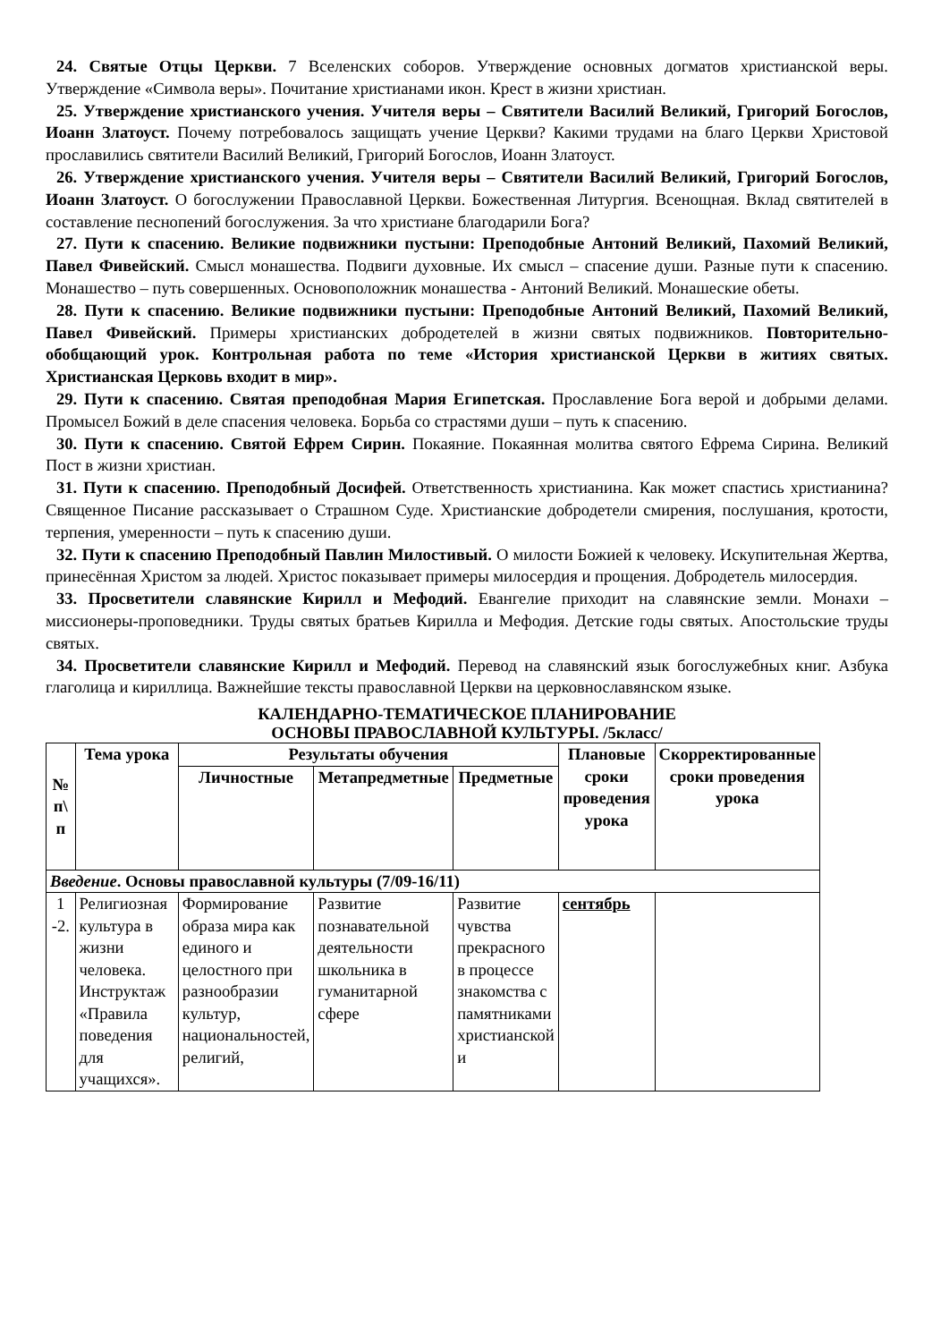24. Святые Отцы Церкви. 7 Вселенских соборов. Утверждение основных догматов христианской веры. Утверждение «Символа веры». Почитание христианами икон. Крест в жизни христиан.
25. Утверждение христианского учения. Учителя веры – Святители Василий Великий, Григорий Богослов, Иоанн Златоуст. Почему потребовалось защищать учение Церкви? Какими трудами на благо Церкви Христовой прославились святители Василий Великий, Григорий Богослов, Иоанн Златоуст.
26. Утверждение христианского учения. Учителя веры – Святители Василий Великий, Григорий Богослов, Иоанн Златоуст. О богослужении Православной Церкви. Божественная Литургия. Всенощная. Вклад святителей в составление песнопений богослужения. За что христиане благодарили Бога?
27. Пути к спасению. Великие подвижники пустыни: Преподобные Антоний Великий, Пахомий Великий, Павел Фивейский. Смысл монашества. Подвиги духовные. Их смысл – спасение души. Разные пути к спасению. Монашество – путь совершенных. Основоположник монашества - Антоний Великий. Монашеские обеты.
28. Пути к спасению. Великие подвижники пустыни: Преподобные Антоний Великий, Пахомий Великий, Павел Фивейский. Примеры христианских добродетелей в жизни святых подвижников. Повторительно-обобщающий урок. Контрольная работа по теме «История христианской Церкви в житиях святых. Христианская Церковь входит в мир».
29. Пути к спасению. Святая преподобная Мария Египетская. Прославление Бога верой и добрыми делами. Промысел Божий в деле спасения человека. Борьба со страстями души – путь к спасению.
30. Пути к спасению. Святой Ефрем Сирин. Покаяние. Покаянная молитва святого Ефрема Сирина. Великий Пост в жизни христиан.
31. Пути к спасению. Преподобный Досифей. Ответственность христианина. Как может спастись христианина? Священное Писание рассказывает о Страшном Суде. Христианские добродетели смирения, послушания, кротости, терпения, умеренности – путь к спасению души.
32. Пути к спасению Преподобный Павлин Милостивый. О милости Божией к человеку. Искупительная Жертва, принесённая Христом за людей. Христос показывает примеры милосердия и прощения. Добродетель милосердия.
33. Просветители славянские Кирилл и Мефодий. Евангелие приходит на славянские земли. Монахи – миссионеры-проповедники. Труды святых братьев Кирилла и Мефодия. Детские годы святых. Апостольские труды святых.
34. Просветители славянские Кирилл и Мефодий. Перевод на славянский язык богослужебных книг. Азбука глаголица и кириллица. Важнейшие тексты православной Церкви на церковнославянском языке.
КАЛЕНДАРНО-ТЕМАТИЧЕСКОЕ ПЛАНИРОВАНИЕ
ОСНОВЫ ПРАВОСЛАВНОЙ КУЛЬТУРЫ. /5класс/
| № п\ п | Тема урока | Результаты обучения | | | Плановые сроки проведения урока | Скорректированные сроки проведения урока |
| --- | --- | --- | --- | --- | --- | --- |
| | | Личностные | Метапредметные | Предметные | | |
| Введение . Основы православной культуры (7/09-16/11) | | | | | | |
| 1 -2. | Религиозная культура в жизни человека. Инструктаж «Правила поведения для учащихся». | Формирование образа мира как единого и целостного при разнообразии культур, национальностей, религий, | Развитие познавательной деятельности школьника в гуманитарной сфере | Развитие чувства прекрасного в процессе знакомства с памятниками христианской и | сентябрь | |